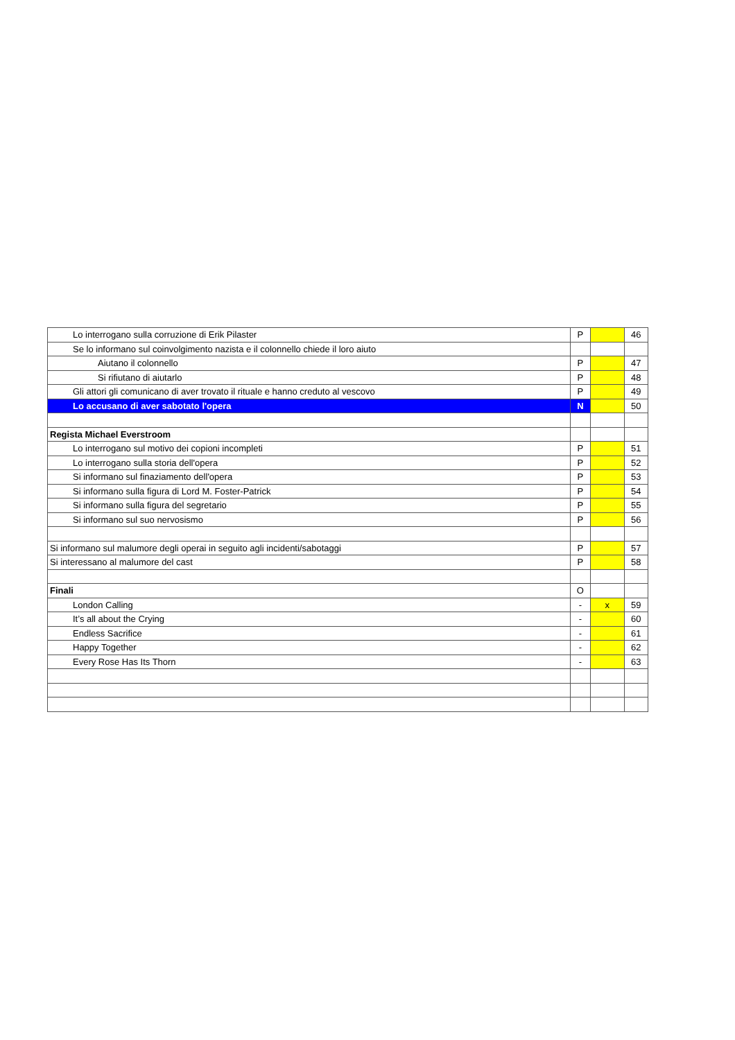| Lo interrogano sulla corruzione di Erik Pilaster | P | | 46 |
| Se lo informano sul coinvolgimento nazista e il colonnello chiede il loro aiuto | | | |
| Aiutano il colonnello | P | | 47 |
| Si rifiutano di aiutarlo | P | | 48 |
| Gli attori gli comunicano di aver trovato il rituale e hanno creduto al vescovo | P | | 49 |
| Lo accusano di aver sabotato l'opera | N | | 50 |
| Regista Michael Everstroom | | | |
| Lo interrogano sul motivo dei copioni incompleti | P | | 51 |
| Lo interrogano sulla storia dell'opera | P | | 52 |
| Si informano sul finaziamento dell'opera | P | | 53 |
| Si informano sulla figura di Lord M. Foster-Patrick | P | | 54 |
| Si informano sulla figura del segretario | P | | 55 |
| Si informano sul suo nervosismo | P | | 56 |
| Si informano sul malumore degli operai in seguito agli incidenti/sabotaggi | P | | 57 |
| Si interessano al malumore del cast | P | | 58 |
| Finali | O | | |
| London Calling | - | x | 59 |
| It’s all about the Crying | - | | 60 |
| Endless Sacrifice | - | | 61 |
| Happy Together | - | | 62 |
| Every Rose Has Its Thorn | - | | 63 |